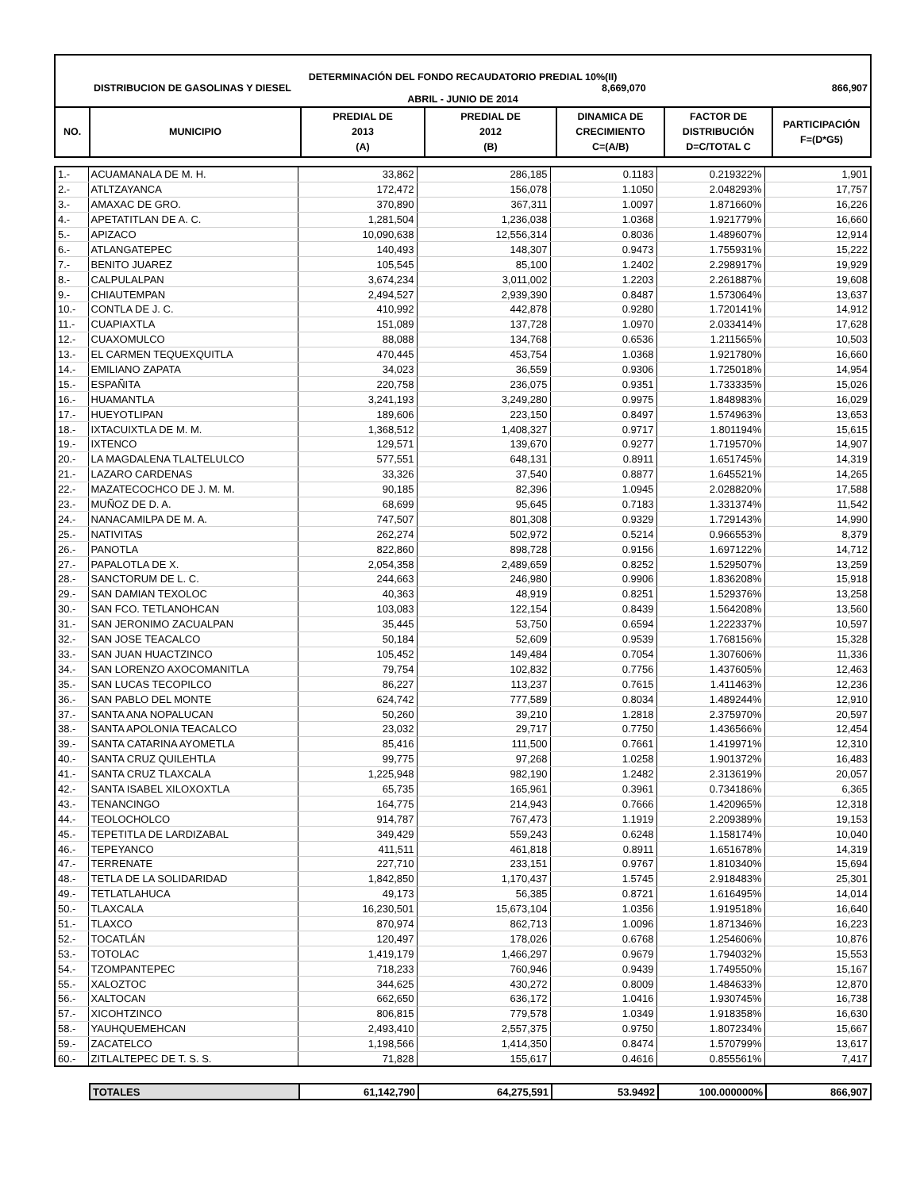DETERMINACIÓN DEL FONDO RECAUDATORIO PREDIAL 10%(II)
DISTRIBUCION DE GASOLINAS Y DIESEL 8,669,070 866,907
ABRIL - JUNIO DE 2014
| NO. | MUNICIPIO | PREDIAL DE 2013 (A) | PREDIAL DE 2012 (B) | DINAMICA DE CRECIMIENTO C=(A/B) | FACTOR DE DISTRIBUCIÓN D=C/TOTAL C | PARTICIPACIÓN F=(D*G5) |
| --- | --- | --- | --- | --- | --- | --- |
| 1.- | ACUAMANALA DE M. H. | 33,862 | 286,185 | 0.1183 | 0.219322% | 1,901 |
| 2.- | ATLTZAYANCA | 172,472 | 156,078 | 1.1050 | 2.048293% | 17,757 |
| 3.- | AMAXAC DE GRO. | 370,890 | 367,311 | 1.0097 | 1.871660% | 16,226 |
| 4.- | APETATITLAN DE A. C. | 1,281,504 | 1,236,038 | 1.0368 | 1.921779% | 16,660 |
| 5.- | APIZACO | 10,090,638 | 12,556,314 | 0.8036 | 1.489607% | 12,914 |
| 6.- | ATLANGATEPEC | 140,493 | 148,307 | 0.9473 | 1.755931% | 15,222 |
| 7.- | BENITO JUAREZ | 105,545 | 85,100 | 1.2402 | 2.298917% | 19,929 |
| 8.- | CALPULALPAN | 3,674,234 | 3,011,002 | 1.2203 | 2.261887% | 19,608 |
| 9.- | CHIAUTEMPAN | 2,494,527 | 2,939,390 | 0.8487 | 1.573064% | 13,637 |
| 10.- | CONTLA DE J. C. | 410,992 | 442,878 | 0.9280 | 1.720141% | 14,912 |
| 11.- | CUAPIAXTLA | 151,089 | 137,728 | 1.0970 | 2.033414% | 17,628 |
| 12.- | CUAXOMULCO | 88,088 | 134,768 | 0.6536 | 1.211565% | 10,503 |
| 13.- | EL CARMEN TEQUEXQUITLA | 470,445 | 453,754 | 1.0368 | 1.921780% | 16,660 |
| 14.- | EMILIANO ZAPATA | 34,023 | 36,559 | 0.9306 | 1.725018% | 14,954 |
| 15.- | ESPAÑITA | 220,758 | 236,075 | 0.9351 | 1.733335% | 15,026 |
| 16.- | HUAMANTLA | 3,241,193 | 3,249,280 | 0.9975 | 1.848983% | 16,029 |
| 17.- | HUEYOTLIPAN | 189,606 | 223,150 | 0.8497 | 1.574963% | 13,653 |
| 18.- | IXTACUIXTLA DE M. M. | 1,368,512 | 1,408,327 | 0.9717 | 1.801194% | 15,615 |
| 19.- | IXTENCO | 129,571 | 139,670 | 0.9277 | 1.719570% | 14,907 |
| 20.- | LA MAGDALENA TLALTELULCO | 577,551 | 648,131 | 0.8911 | 1.651745% | 14,319 |
| 21.- | LAZARO CARDENAS | 33,326 | 37,540 | 0.8877 | 1.645521% | 14,265 |
| 22.- | MAZATECOCHCO DE J. M. M. | 90,185 | 82,396 | 1.0945 | 2.028820% | 17,588 |
| 23.- | MUÑOZ DE D. A. | 68,699 | 95,645 | 0.7183 | 1.331374% | 11,542 |
| 24.- | NANACAMILPA DE M. A. | 747,507 | 801,308 | 0.9329 | 1.729143% | 14,990 |
| 25.- | NATIVITAS | 262,274 | 502,972 | 0.5214 | 0.966553% | 8,379 |
| 26.- | PANOTLA | 822,860 | 898,728 | 0.9156 | 1.697122% | 14,712 |
| 27.- | PAPALOTLA DE X. | 2,054,358 | 2,489,659 | 0.8252 | 1.529507% | 13,259 |
| 28.- | SANCTORUM DE L. C. | 244,663 | 246,980 | 0.9906 | 1.836208% | 15,918 |
| 29.- | SAN DAMIAN TEXOLOC | 40,363 | 48,919 | 0.8251 | 1.529376% | 13,258 |
| 30.- | SAN FCO. TETLANOHCAN | 103,083 | 122,154 | 0.8439 | 1.564208% | 13,560 |
| 31.- | SAN JERONIMO ZACUALPAN | 35,445 | 53,750 | 0.6594 | 1.222337% | 10,597 |
| 32.- | SAN JOSE TEACALCO | 50,184 | 52,609 | 0.9539 | 1.768156% | 15,328 |
| 33.- | SAN JUAN HUACTZINCO | 105,452 | 149,484 | 0.7054 | 1.307606% | 11,336 |
| 34.- | SAN LORENZO AXOCOMANITLA | 79,754 | 102,832 | 0.7756 | 1.437605% | 12,463 |
| 35.- | SAN LUCAS TECOPILCO | 86,227 | 113,237 | 0.7615 | 1.411463% | 12,236 |
| 36.- | SAN PABLO DEL MONTE | 624,742 | 777,589 | 0.8034 | 1.489244% | 12,910 |
| 37.- | SANTA ANA NOPALUCAN | 50,260 | 39,210 | 1.2818 | 2.375970% | 20,597 |
| 38.- | SANTA APOLONIA TEACALCO | 23,032 | 29,717 | 0.7750 | 1.436566% | 12,454 |
| 39.- | SANTA CATARINA AYOMETLA | 85,416 | 111,500 | 0.7661 | 1.419971% | 12,310 |
| 40.- | SANTA CRUZ QUILEHTLA | 99,775 | 97,268 | 1.0258 | 1.901372% | 16,483 |
| 41.- | SANTA CRUZ TLAXCALA | 1,225,948 | 982,190 | 1.2482 | 2.313619% | 20,057 |
| 42.- | SANTA ISABEL XILOXOXTLA | 65,735 | 165,961 | 0.3961 | 0.734186% | 6,365 |
| 43.- | TENANCINGO | 164,775 | 214,943 | 0.7666 | 1.420965% | 12,318 |
| 44.- | TEOLOCHOLCO | 914,787 | 767,473 | 1.1919 | 2.209389% | 19,153 |
| 45.- | TEPETITLA DE LARDIZABAL | 349,429 | 559,243 | 0.6248 | 1.158174% | 10,040 |
| 46.- | TEPEYANCO | 411,511 | 461,818 | 0.8911 | 1.651678% | 14,319 |
| 47.- | TERRENATE | 227,710 | 233,151 | 0.9767 | 1.810340% | 15,694 |
| 48.- | TETLA DE LA SOLIDARIDAD | 1,842,850 | 1,170,437 | 1.5745 | 2.918483% | 25,301 |
| 49.- | TETLATLAHUCA | 49,173 | 56,385 | 0.8721 | 1.616495% | 14,014 |
| 50.- | TLAXCALA | 16,230,501 | 15,673,104 | 1.0356 | 1.919518% | 16,640 |
| 51.- | TLAXCO | 870,974 | 862,713 | 1.0096 | 1.871346% | 16,223 |
| 52.- | TOCATLÁN | 120,497 | 178,026 | 0.6768 | 1.254606% | 10,876 |
| 53.- | TOTOLAC | 1,419,179 | 1,466,297 | 0.9679 | 1.794032% | 15,553 |
| 54.- | TZOMPANTEPEC | 718,233 | 760,946 | 0.9439 | 1.749550% | 15,167 |
| 55.- | XALOZTOC | 344,625 | 430,272 | 0.8009 | 1.484633% | 12,870 |
| 56.- | XALTOCAN | 662,650 | 636,172 | 1.0416 | 1.930745% | 16,738 |
| 57.- | XICOHTZINCO | 806,815 | 779,578 | 1.0349 | 1.918358% | 16,630 |
| 58.- | YAUHQUEMEHCAN | 2,493,410 | 2,557,375 | 0.9750 | 1.807234% | 15,667 |
| 59.- | ZACATELCO | 1,198,566 | 1,414,350 | 0.8474 | 1.570799% | 13,617 |
| 60.- | ZITLALTEPEC DE T. S. S. | 71,828 | 155,617 | 0.4616 | 0.855561% | 7,417 |
| TOTALES | 61,142,790 | 64,275,591 | 53.9492 | 100.000000% | 866,907 |